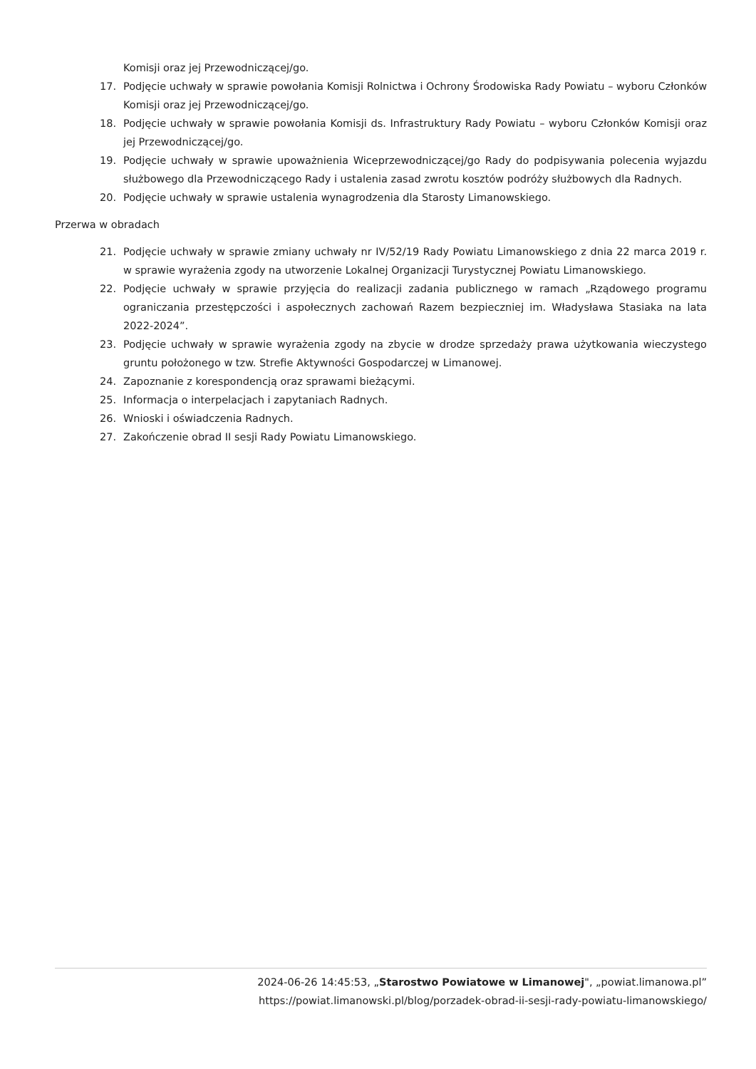Komisji oraz jej Przewodniczącej/go.
17. Podjęcie uchwały w sprawie powołania Komisji Rolnictwa i Ochrony Środowiska Rady Powiatu – wyboru Członków Komisji oraz jej Przewodniczącej/go.
18. Podjęcie uchwały w sprawie powołania Komisji ds. Infrastruktury Rady Powiatu – wyboru Członków Komisji oraz jej Przewodniczącej/go.
19. Podjęcie uchwały w sprawie upoważnienia Wiceprzewodniczącej/go Rady do podpisywania polecenia wyjazdu służbowego dla Przewodniczącego Rady i ustalenia zasad zwrotu kosztów podróży służbowych dla Radnych.
20. Podjęcie uchwały w sprawie ustalenia wynagrodzenia dla Starosty Limanowskiego.
Przerwa w obradach
21. Podjęcie uchwały w sprawie zmiany uchwały nr IV/52/19 Rady Powiatu Limanowskiego z dnia 22 marca 2019 r. w sprawie wyrażenia zgody na utworzenie Lokalnej Organizacji Turystycznej Powiatu Limanowskiego.
22. Podjęcie uchwały w sprawie przyjęcia do realizacji zadania publicznego w ramach „Rządowego programu ograniczania przestępczości i aspołecznych zachowań Razem bezpieczniej im. Władysława Stasiaka na lata 2022-2024”.
23. Podjęcie uchwały w sprawie wyrażenia zgody na zbycie w drodze sprzedaży prawa użytkowania wieczystego gruntu położonego w tzw. Strefie Aktywności Gospodarczej w Limanowej.
24. Zapoznanie z korespondencją oraz sprawami bieżącymi.
25. Informacja o interpelacjach i zapytaniach Radnych.
26. Wnioski i oświadczenia Radnych.
27. Zakończenie obrad II sesji Rady Powiatu Limanowskiego.
2024-06-26 14:45:53, „Starostwo Powiatowe w Limanowej", „powiat.limanowa.pl”
https://powiat.limanowski.pl/blog/porzadek-obrad-ii-sesji-rady-powiatu-limanowskiego/